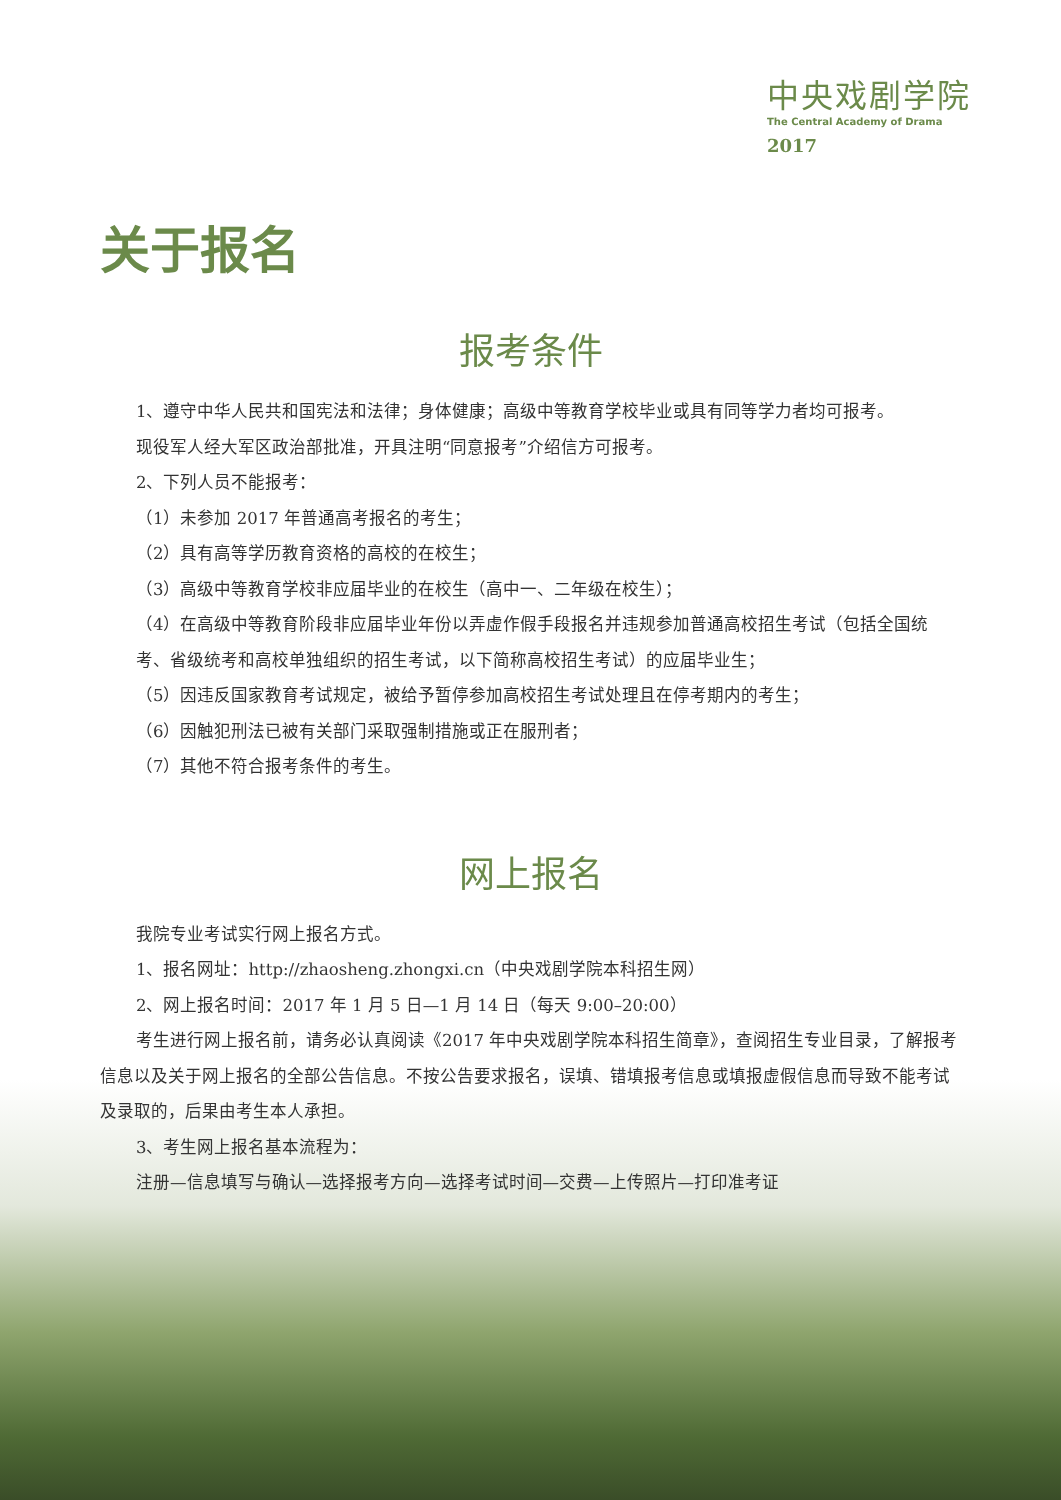中央戏剧学院
The Central Academy of Drama
2017
关于报名
报考条件
1、遵守中华人民共和国宪法和法律；身体健康；高级中等教育学校毕业或具有同等学力者均可报考。
现役军人经大军区政治部批准，开具注明“同意报考”介绍信方可报考。
2、下列人员不能报考：
（1）未参加 2017 年普通高考报名的考生；
（2）具有高等学历教育资格的高校的在校生；
（3）高级中等教育学校非应届毕业的在校生（高中一、二年级在校生）；
（4）在高级中等教育阶段非应届毕业年份以弄虚作假手段报名并违规参加普通高校招生考试（包括全国统考、省级统考和高校单独组织的招生考试，以下简称高校招生考试）的应届毕业生；
（5）因违反国家教育考试规定，被给予暂停参加高校招生考试处理且在停考期内的考生；
（6）因触犯刑法已被有关部门采取强制措施或正在服刑者；
（7）其他不符合报考条件的考生。
网上报名
我院专业考试实行网上报名方式。
1、报名网址：http://zhaosheng.zhongxi.cn（中央戏剧学院本科招生网）
2、网上报名时间：2017 年 1 月 5 日—1 月 14 日（每天 9:00–20:00）
考生进行网上报名前，请务必认真阅读《2017 年中央戏剧学院本科招生简章》，查阅招生专业目录，了解报考信息以及关于网上报名的全部公告信息。不按公告要求报名，误填、错填报考信息或填报虚假信息而导致不能考试及录取的，后果由考生本人承担。
3、考生网上报名基本流程为：
注册—信息填写与确认—选择报考方向—选择考试时间—交费—上传照片—打印准考证